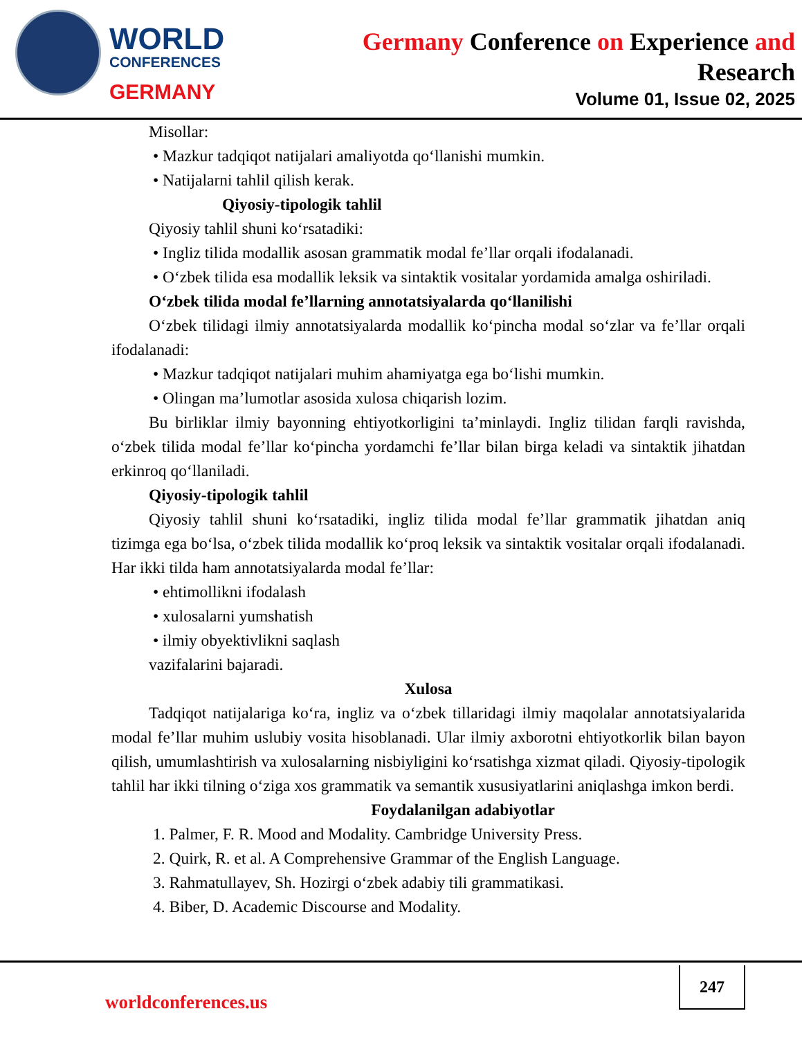WORLD
CONFERENCES
GERMANY
Germany Conference on Experience and
Research
Volume 01, Issue 02, 2025
Misollar:
• Mazkur tadqiqot natijalari amaliyotda qo‘llanishi mumkin.
• Natijalarni tahlil qilish kerak.
Qiyosiy-tipologik tahlil
Qiyosiy tahlil shuni ko‘rsatadiki:
• Ingliz tilida modallik asosan grammatik modal fe’llar orqali ifodalanadi.
• O‘zbek tilida esa modallik leksik va sintaktik vositalar yordamida amalga oshiriladi.
O‘zbek tilida modal fe’llarning annotatsiyalarda qo‘llanilishi
O‘zbek tilidagi ilmiy annotatsiyalarda modallik ko‘pincha modal so‘zlar va fe’llar orqali ifodalanadi:
• Mazkur tadqiqot natijalari muhim ahamiyatga ega bo‘lishi mumkin.
• Olingan ma’lumotlar asosida xulosa chiqarish lozim.
Bu birliklar ilmiy bayonning ehtiyotkorligini ta’minlaydi. Ingliz tilidan farqli ravishda, o‘zbek tilida modal fe’llar ko‘pincha yordamchi fe’llar bilan birga keladi va sintaktik jihatdan erkinroq qo‘llaniladi.
Qiyosiy-tipologik tahlil
Qiyosiy tahlil shuni ko‘rsatadiki, ingliz tilida modal fe’llar grammatik jihatdan aniq tizimga ega bo‘lsa, o‘zbek tilida modallik ko‘proq leksik va sintaktik vositalar orqali ifodalanadi. Har ikki tilda ham annotatsiyalarda modal fe’llar:
• ehtimollikni ifodalash
• xulosalarni yumshatish
• ilmiy obyektivlikni saqlash
vazifalarini bajaradi.
Xulosa
Tadqiqot natijalariga ko‘ra, ingliz va o‘zbek tillaridagi ilmiy maqolalar annotatsiyalarida modal fe’llar muhim uslubiy vosita hisoblanadi. Ular ilmiy axborotni ehtiyotkorlik bilan bayon qilish, umumlashtirish va xulosalarning nisbiyligini ko‘rsatishga xizmat qiladi. Qiyosiy-tipologik tahlil har ikki tilning o‘ziga xos grammatik va semantik xususiyatlarini aniqlashga imkon berdi.
Foydalanilgan adabiyotlar
1. Palmer, F. R. Mood and Modality. Cambridge University Press.
2. Quirk, R. et al. A Comprehensive Grammar of the English Language.
3. Rahmatullayev, Sh. Hozirgi o‘zbek adabiy tili grammatikasi.
4. Biber, D. Academic Discourse and Modality.
worldconferences.us
247